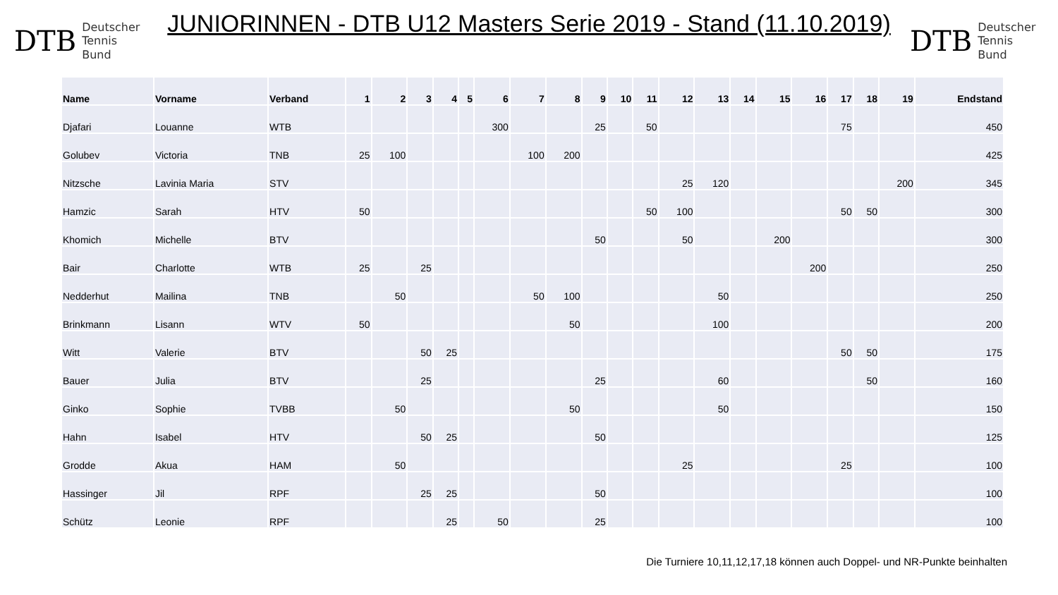DTB Deutscher
Tennis Bund
JUNIORINNEN - DTB U12 Masters Serie 2019 - Stand (11.10.2019)
DTB Deutscher
Tennis Bund
| Name | Vorname | Verband | 1 | 2 | 3 | 4 | 5 | 6 | 7 | 8 | 9 | 10 | 11 | 12 | 13 | 14 | 15 | 16 | 17 | 18 | 19 | Endstand |
| --- | --- | --- | --- | --- | --- | --- | --- | --- | --- | --- | --- | --- | --- | --- | --- | --- | --- | --- | --- | --- | --- | --- |
| Djafari | Louanne | WTB | | | | | | 300 | | | 25 | | 50 | | | | | | 75 | | | 450 |
| Golubev | Victoria | TNB | 25 | 100 | | | | | 100 | 200 | | | | | | | | | | | | 425 |
| Nitzsche | Lavinia Maria | STV | | | | | | | | | | | | 25 | 120 | | | | | | 200 | 345 |
| Hamzic | Sarah | HTV | 50 | | | | | | | | | | 50 | 100 | | | | | 50 | 50 | | 300 |
| Khomich | Michelle | BTV | | | | | | | | | 50 | | | 50 | | | 200 | | | | | 300 |
| Bair | Charlotte | WTB | 25 | | 25 | | | | | | | | | | | | | 200 | | | | 250 |
| Nedderhut | Mailina | TNB | | 50 | | | | | 50 | 100 | | | | | 50 | | | | | | | 250 |
| Brinkmann | Lisann | WTV | 50 | | | | | | | 50 | | | | | 100 | | | | | | | 200 |
| Witt | Valerie | BTV | | | 50 | 25 | | | | | | | | | | | | | 50 | 50 | | 175 |
| Bauer | Julia | BTV | | | 25 | | | | | | 25 | | | | 60 | | | | | 50 | | 160 |
| Ginko | Sophie | TVBB | | 50 | | | | | | 50 | | | | | 50 | | | | | | | 150 |
| Hahn | Isabel | HTV | | | 50 | 25 | | | | | 50 | | | | | | | | | | | 125 |
| Grodde | Akua | HAM | | 50 | | | | | | | | | | 25 | | | | | 25 | | | 100 |
| Hassinger | Jil | RPF | | | 25 | 25 | | | | | 50 | | | | | | | | | | | 100 |
| Schütz | Leonie | RPF | | | | 25 | | 50 | | | 25 | | | | | | | | | | | 100 |
Die Turniere 10,11,12,17,18 können auch Doppel- und NR-Punkte beinhalten